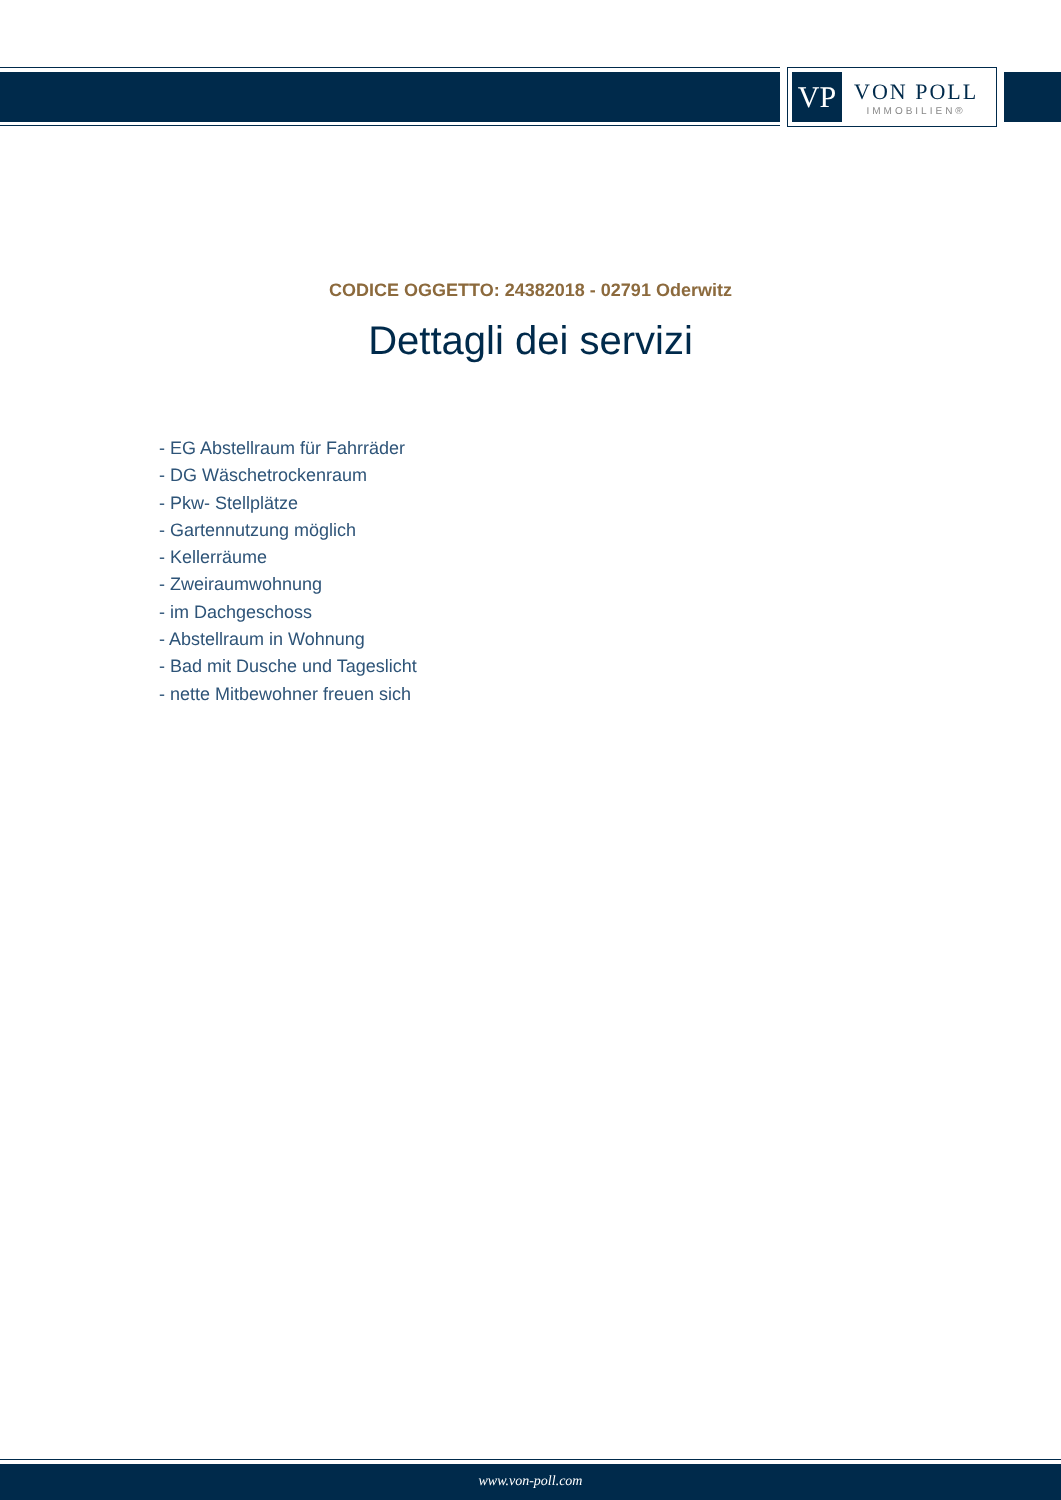VP
VON POLL
IMMOBILIEN®
CODICE OGGETTO: 24382018 - 02791 Oderwitz
Dettagli dei servizi
- EG Abstellraum für Fahrräder
- DG Wäschetrockenraum
- Pkw- Stellplätze
- Gartennutzung möglich
- Kellerräume
- Zweiraumwohnung
- im Dachgeschoss
- Abstellraum in Wohnung
- Bad mit Dusche und Tageslicht
- nette Mitbewohner freuen sich
www.von-poll.com